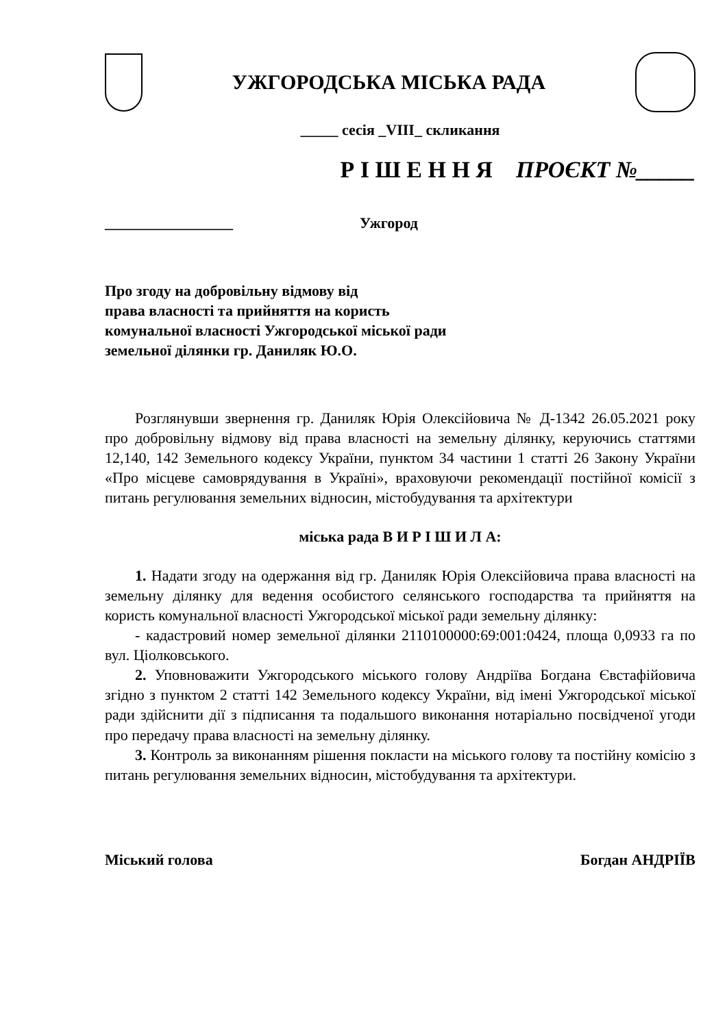УЖГОРОДСЬКА МІСЬКА РАДА
_____ сесія _VIII_ скликання
Р І Ш Е Н Н Я ПРОЄКТ №_____
_________________ Ужгород
Про згоду на добровільну відмову від
права власності та прийняття на користь
комунальної власності Ужгородської міської ради
земельної ділянки гр. Даниляк Ю.О.
Розглянувши звернення гр. Даниляк Юрія Олексійовича № Д-1342 26.05.2021 року про добровільну відмову від права власності на земельну ділянку, керуючись статтями 12,140, 142 Земельного кодексу України, пунктом 34 частини 1 статті 26 Закону України «Про місцеве самоврядування в Україні», враховуючи рекомендації постійної комісії з питань регулювання земельних відносин, містобудування та архітектури
міська рада В И Р І Ш И Л А:
1. Надати згоду на одержання від гр. Даниляк Юрія Олексійовича права власності на земельну ділянку для ведення особистого селянського господарства та прийняття на користь комунальної власності Ужгородської міської ради земельну ділянку:
- кадастровий номер земельної ділянки 2110100000:69:001:0424, площа 0,0933 га по вул. Ціолковського.
2. Уповноважити Ужгородського міського голову Андріїва Богдана Євстафійовича згідно з пунктом 2 статті 142 Земельного кодексу України, від імені Ужгородської міської ради здійснити дії з підписання та подальшого виконання нотаріально посвідченої угоди про передачу права власності на земельну ділянку.
3. Контроль за виконанням рішення покласти на міського голову та постійну комісію з питань регулювання земельних відносин, містобудування та архітектури.
Міський голова Богдан АНДРІЇВ